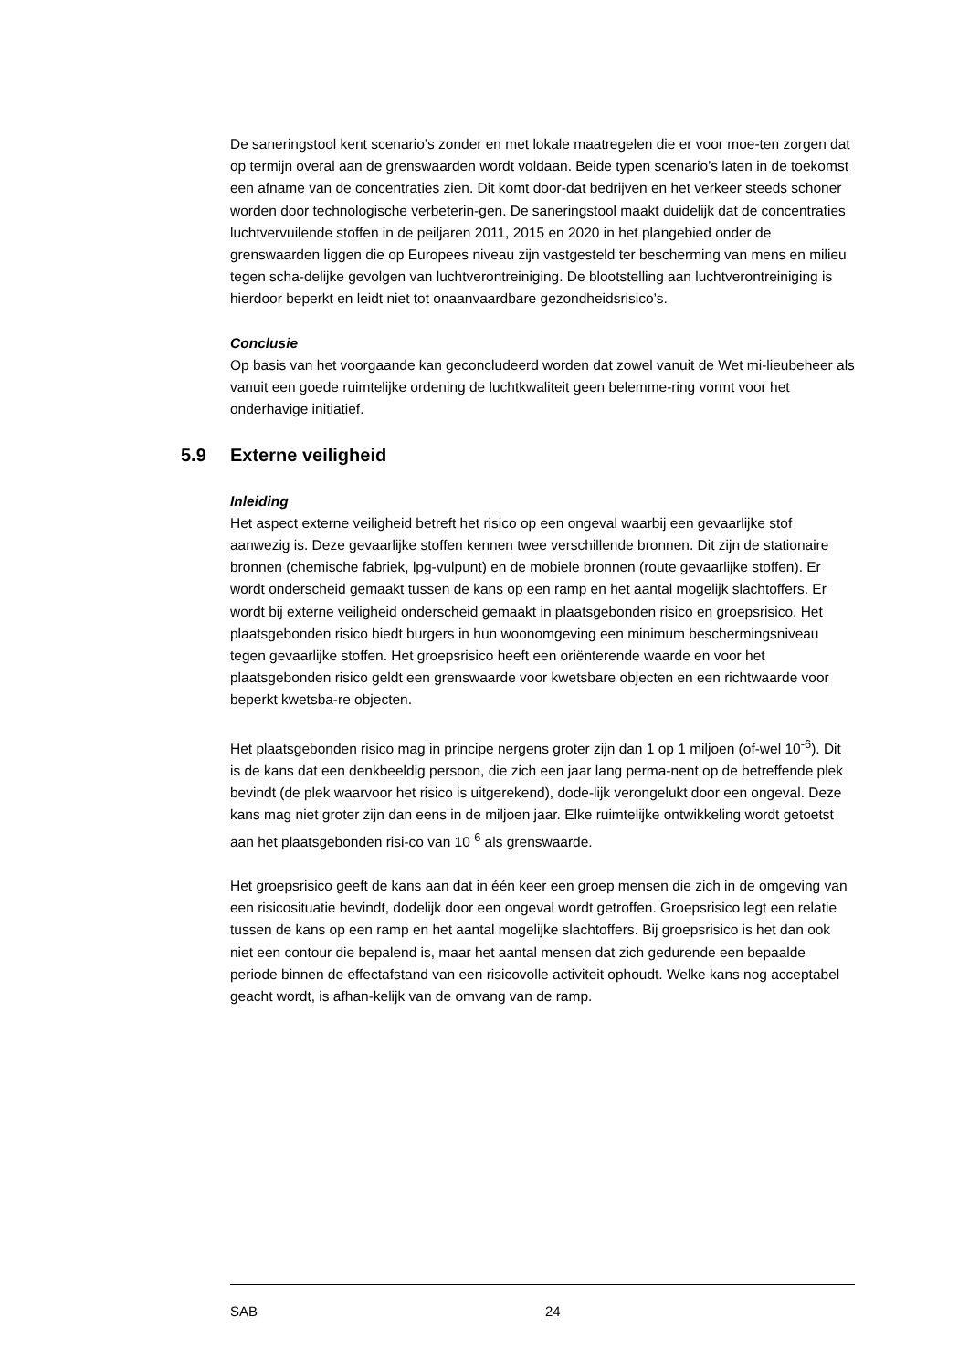De saneringstool kent scenario’s zonder en met lokale maatregelen die er voor moe-ten zorgen dat op termijn overal aan de grenswaarden wordt voldaan. Beide typen scenario’s laten in de toekomst een afname van de concentraties zien. Dit komt door-dat bedrijven en het verkeer steeds schoner worden door technologische verbeterin-gen. De saneringstool maakt duidelijk dat de concentraties luchtvervuilende stoffen in de peiljaren 2011, 2015 en 2020 in het plangebied onder de grenswaarden liggen die op Europees niveau zijn vastgesteld ter bescherming van mens en milieu tegen scha-delijke gevolgen van luchtverontreiniging. De blootstelling aan luchtverontreiniging is hierdoor beperkt en leidt niet tot onaanvaardbare gezondheidsrisico’s.
Conclusie
Op basis van het voorgaande kan geconcludeerd worden dat zowel vanuit de Wet mi-lieubeheer als vanuit een goede ruimtelijke ordening de luchtkwaliteit geen belemme-ring vormt voor het onderhavige initiatief.
5.9 Externe veiligheid
Inleiding
Het aspect externe veiligheid betreft het risico op een ongeval waarbij een gevaarlijke stof aanwezig is. Deze gevaarlijke stoffen kennen twee verschillende bronnen. Dit zijn de stationaire bronnen (chemische fabriek, lpg-vulpunt) en de mobiele bronnen (route gevaarlijke stoffen). Er wordt onderscheid gemaakt tussen de kans op een ramp en het aantal mogelijk slachtoffers. Er wordt bij externe veiligheid onderscheid gemaakt in plaatsgebonden risico en groepsrisico. Het plaatsgebonden risico biedt burgers in hun woonomgeving een minimum beschermingsniveau tegen gevaarlijke stoffen. Het groepsrisico heeft een oriënterende waarde en voor het plaatsgebonden risico geldt een grenswaarde voor kwetsbare objecten en een richtwaarde voor beperkt kwetsba-re objecten.
Het plaatsgebonden risico mag in principe nergens groter zijn dan 1 op 1 miljoen (of-wel 10<sup>-6</sup>). Dit is de kans dat een denkbeeldig persoon, die zich een jaar lang perma-nent op de betreffende plek bevindt (de plek waarvoor het risico is uitgerekend), dode-lijk verongelukt door een ongeval. Deze kans mag niet groter zijn dan eens in de miljoen jaar. Elke ruimtelijke ontwikkeling wordt getoetst aan het plaatsgebonden risi-co van 10<sup>-6</sup> als grenswaarde.
Het groepsrisico geeft de kans aan dat in één keer een groep mensen die zich in de omgeving van een risicosituatie bevindt, dodelijk door een ongeval wordt getroffen. Groepsrisico legt een relatie tussen de kans op een ramp en het aantal mogelijke slachtoffers. Bij groepsrisico is het dan ook niet een contour die bepalend is, maar het aantal mensen dat zich gedurende een bepaalde periode binnen de effectafstand van een risicovolle activiteit ophoudt. Welke kans nog acceptabel geacht wordt, is afhan-kelijk van de omvang van de ramp.
SAB 24